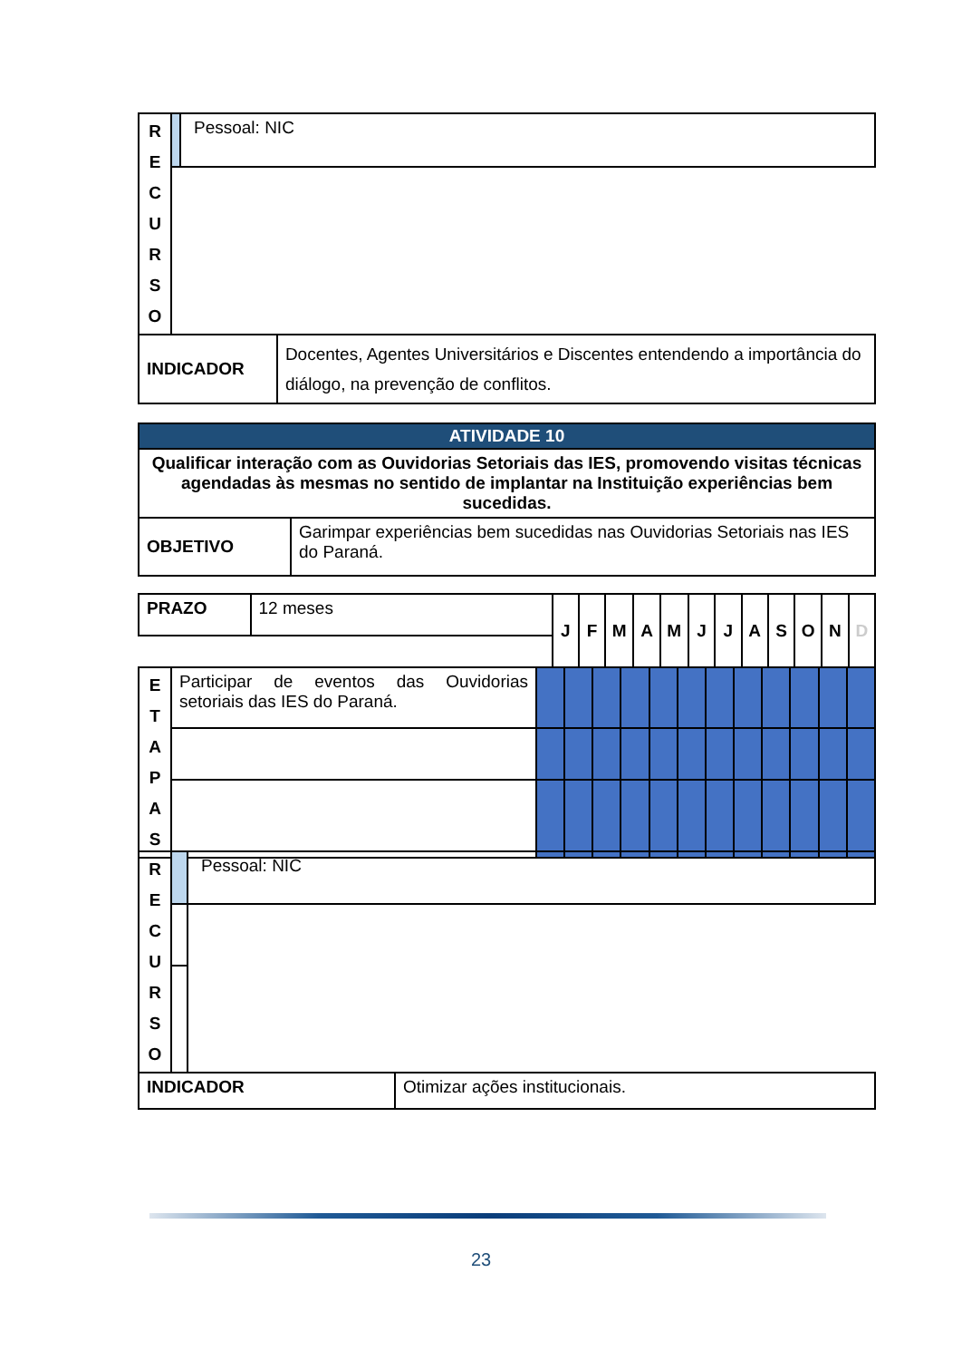| R E C U R S O | | Pessoal: NIC | |
| INDICADOR | | | Docentes, Agentes Universitários e Discentes entendendo a importância do diálogo, na prevenção de conflitos. |
| ATIVIDADE 10 | |
| --- | --- |
| Qualificar interação com as Ouvidorias Setoriais das IES, promovendo visitas técnicas agendadas às mesmas no sentido de implantar na Instituição experiências bem sucedidas. | |
| OBJETIVO | Garimpar experiências bem sucedidas nas Ouvidorias Setoriais nas IES do Paraná. |
| PRAZO | 12 meses | J | F | M | A | M | J | J | A | S | O | N | D |
| E T A P A S | Participar de eventos das Ouvidorias setoriais das IES do Paraná. | | | | | | | | | | | | |
| R E C U R S O | | Pessoal: NIC | |
| INDICADOR | | | Otimizar ações institucionais. |
23